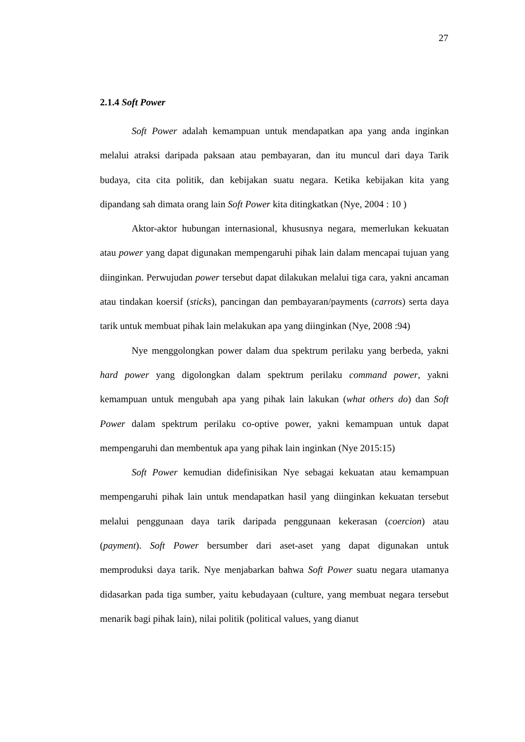27
2.1.4 Soft Power
Soft Power adalah kemampuan untuk mendapatkan apa yang anda inginkan melalui atraksi daripada paksaan atau pembayaran, dan itu muncul dari daya Tarik budaya, cita cita politik, dan kebijakan suatu negara. Ketika kebijakan kita yang dipandang sah dimata orang lain Soft Power kita ditingkatkan (Nye, 2004 : 10 )
Aktor-aktor hubungan internasional, khususnya negara, memerlukan kekuatan atau power yang dapat digunakan mempengaruhi pihak lain dalam mencapai tujuan yang diinginkan. Perwujudan power tersebut dapat dilakukan melalui tiga cara, yakni ancaman atau tindakan koersif (sticks), pancingan dan pembayaran/payments (carrots) serta daya tarik untuk membuat pihak lain melakukan apa yang diinginkan (Nye, 2008 :94)
Nye menggolongkan power dalam dua spektrum perilaku yang berbeda, yakni hard power yang digolongkan dalam spektrum perilaku command power, yakni kemampuan untuk mengubah apa yang pihak lain lakukan (what others do) dan Soft Power dalam spektrum perilaku co-optive power, yakni kemampuan untuk dapat mempengaruhi dan membentuk apa yang pihak lain inginkan (Nye 2015:15)
Soft Power kemudian didefinisikan Nye sebagai kekuatan atau kemampuan mempengaruhi pihak lain untuk mendapatkan hasil yang diinginkan kekuatan tersebut melalui penggunaan daya tarik daripada penggunaan kekerasan (coercion) atau (payment). Soft Power bersumber dari aset-aset yang dapat digunakan untuk memproduksi daya tarik. Nye menjabarkan bahwa Soft Power suatu negara utamanya didasarkan pada tiga sumber, yaitu kebudayaan (culture, yang membuat negara tersebut menarik bagi pihak lain), nilai politik (political values, yang dianut